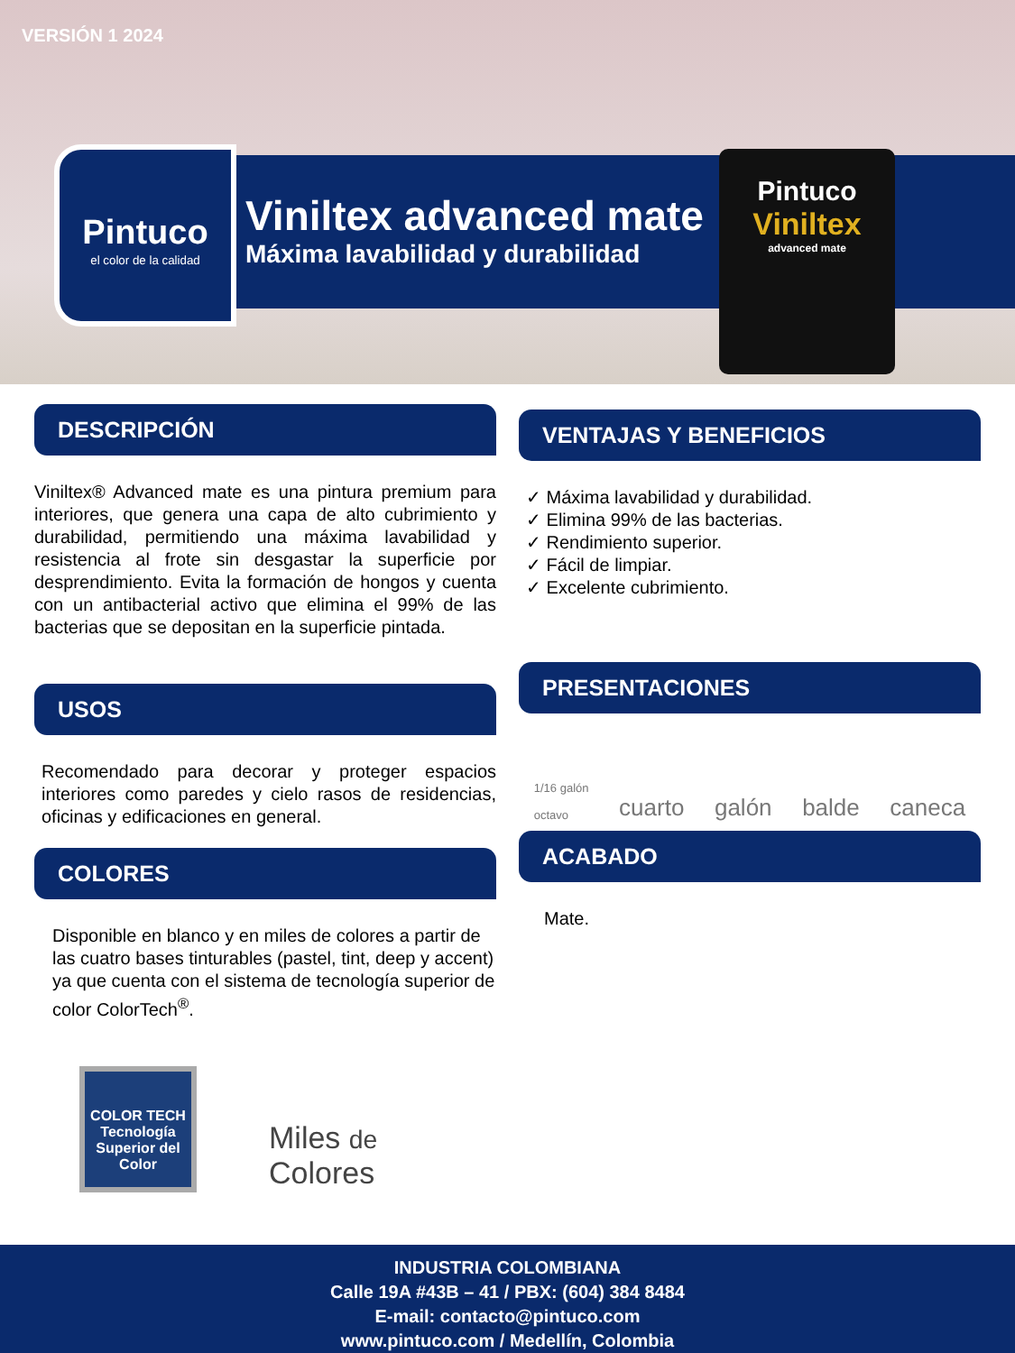VERSIÓN 1 2024
Viniltex advanced mate
Máxima lavabilidad y durabilidad
Pintuco
el color de la calidad
Pintuco
Viniltex
advanced mate
DESCRIPCIÓN
Viniltex® Advanced mate es una pintura premium para interiores, que genera una capa de alto cubrimiento y durabilidad, permitiendo una máxima lavabilidad y resistencia al frote sin desgastar la superficie por desprendimiento. Evita la formación de hongos y cuenta con un antibacterial activo que elimina el 99% de las bacterias que se depositan en la superficie pintada.
USOS
Recomendado para decorar y proteger espacios interiores como paredes y cielo rasos de residencias, oficinas y edificaciones en general.
COLORES
Disponible en blanco y en miles de colores a partir de las cuatro bases tinturables (pastel, tint, deep y accent) ya que cuenta con el sistema de tecnología superior de color ColorTech<sup>®</sup>.
COLOR TECH
Tecnología Superior del Color
Miles de
Colores
VENTAJAS Y BENEFICIOS
✓ Máxima lavabilidad y durabilidad.
✓ Elimina 99% de las bacterias.
✓ Rendimiento superior.
✓ Fácil de limpiar.
✓ Excelente cubrimiento.
PRESENTACIONES
1/16 galón
octavo cuarto galón balde caneca
ACABADO
Mate.
INDUSTRIA COLOMBIANA
Calle 19A #43B – 41 / PBX: (604) 384 8484
E-mail: contacto@pintuco.com
www.pintuco.com / Medellín, Colombia